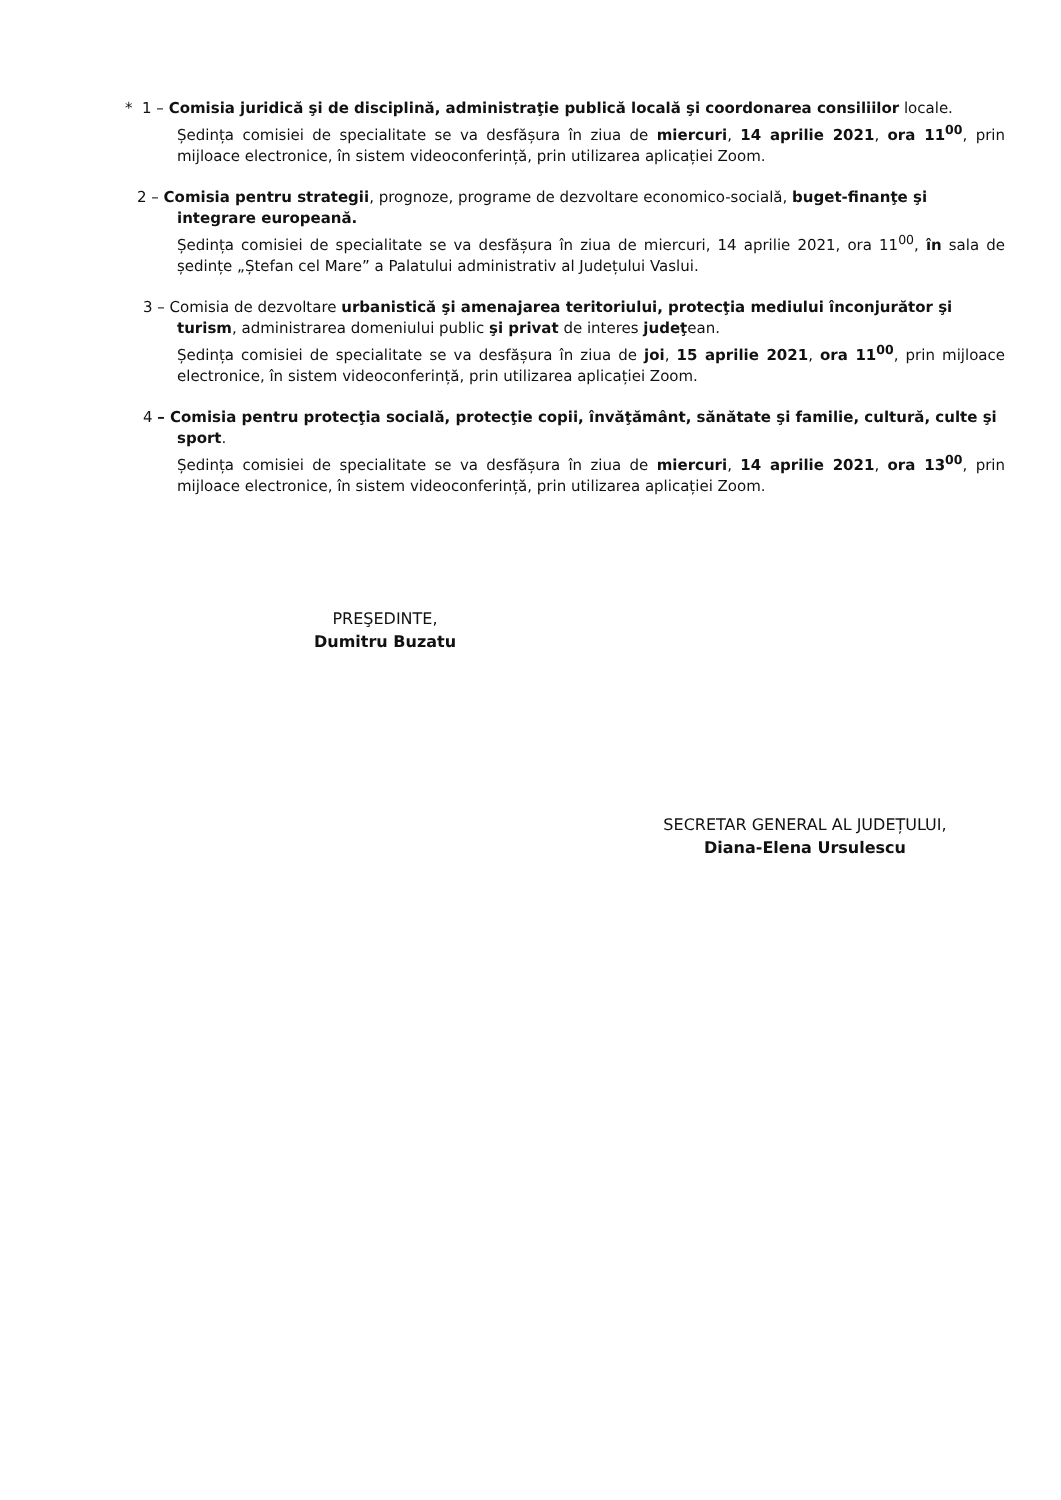* 1 – Comisia juridică şi de disciplină, administraţie publică locală şi coordonarea consiliilor locale.
Ședința comisiei de specialitate se va desfășura în ziua de miercuri, 14 aprilie 2021, ora 11<sup>00</sup>, prin mijloace electronice, în sistem videoconferință, prin utilizarea aplicației Zoom.
2 – Comisia pentru strategii, prognoze, programe de dezvoltare economico-socială, buget-finanţe şi
integrare europeană.
Ședința comisiei de specialitate se va desfășura în ziua de miercuri, 14 aprilie 2021, ora 11<sup>00</sup>, în sala de ședințe „Ștefan cel Mare” a Palatului administrativ al Județului Vaslui.
3 – Comisia de dezvoltare urbanistică şi amenajarea teritoriului, protecţia mediului înconjurător şi
turism, administrarea domeniului public şi privat de interes judeţean.
Ședința comisiei de specialitate se va desfășura în ziua de joi, 15 aprilie 2021, ora 11<sup>00</sup>, prin mijloace electronice, în sistem videoconferință, prin utilizarea aplicației Zoom.
4 – Comisia pentru protecţia socială, protecţie copii, învăţământ, sănătate şi familie, cultură, culte şi
sport.
Ședința comisiei de specialitate se va desfășura în ziua de miercuri, 14 aprilie 2021, ora 13<sup>00</sup>, prin mijloace electronice, în sistem videoconferință, prin utilizarea aplicației Zoom.
PREŞEDINTE,
Dumitru Buzatu
SECRETAR GENERAL AL JUDEȚULUI,
Diana-Elena Ursulescu